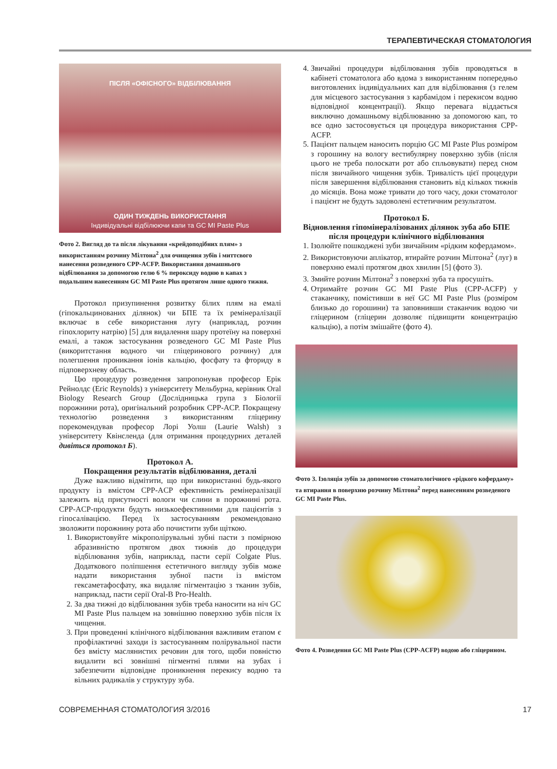ТЕРАПЕВТИЧЕСКАЯ СТОМАТОЛОГИЯ
ПІСЛЯ «ОФІСНОГО» ВІДБІЛЮВАННЯ
ОДИН ТИЖДЕНЬ ВИКОРИСТАННЯ
Індивідуальні відбілюючи капи та GC MI Paste Plus
Фото 2. Вигляд до та після лікування «крейдоподібних плям» з використанням розчину Мілтона<sup>2</sup> для очищення зубів і миттєвого нанесення розведеного CPP-ACFP. Використання домашнього відбілювання за допомогою гелю 6 % пероксиду водню в капах з подальшим нанесенням GC MI Paste Plus протягом лише одного тижня.
Протокол призупинення розвитку білих плям на емалі (гіпокальцинованих ділянок) чи БПЕ та їх ремінералізації включає в себе використання лугу (наприклад, розчин гіпохлориту натрію) [5] для видалення шару протеїну на поверхні емалі, а також застосування розведеного GC MI Paste Plus (викоритстання водного чи гліцеринового розчину) для полегшення проникання іонів кальцію, фосфату та фториду в підповерхневу область.
Цю процедуру розведення запропонував професор Ерік Рейнолдс (Eric Reynolds) з університету Мельбурна, керівник Oral Biology Research Group (Дослідницька група з Біології порожнини рота), оригінальний розробник CPP-ACP. Покращену технологію розведення з використанням гліцерину порекомендував професор Лорі Уолш (Laurie Walsh) з університету Квінсленда (для отримання процедурних деталей дивіться протокол Б).
Протокол А.
Покращення результатів відбілювання, деталі
Дуже важливо відмітити, що при використанні будь-якого продукту із вмістом CPP-ACP ефективність ремінералізації залежить від присутності вологи чи слини в порожнині рота. CPP-ACP-продукти будуть низькоефективними для пацієнтів з гіпосалівацією. Перед їх застосуванням рекомендовано зволожити порожнину рота або почистити зуби щіткою.
1. Використовуйте мікрополірувальні зубні пасти з помірною абразивністю протягом двох тижнів до процедури відбілювання зубів, наприклад, пасти серії Colgate Plus. Додаткового поліпшення естетичного вигляду зубів може надати використання зубної пасти із вмістом гексаметафосфату, яка видаляє пігментацію з тканин зубів, наприклад, пасти серії Oral-B Pro-Health.
2. За два тижні до відбілювання зубів треба наносити на ніч GC MI Paste Plus пальцем на зовнішню поверхню зубів після їх чищення.
3. При проведенні клінічного відбілювання важливим етапом є профілактичні заходи із застосуванням полірувальної пасти без вмісту маслянистих речовин для того, щоби повністю видалити всі зовнішні пігментні плями на зубах і забезпечити відповідне проникнення перекису водню та вільних радикалів у структуру зуба.
4. Звичайні процедури відбілювання зубів проводяться в кабінеті стоматолога або вдома з використанням попередньо виготовлених індивідуальних кап для відбілювання (з гелем для місцевого застосування з карбамідом і перекисом водню відповідної концентрації). Якщо перевага віддається виключно домашньому відбілюванню за допомогою кап, то все одно застосовується ця процедура використання CPP-ACFP.
5. Пацієнт пальцем наносить порцію GC MI Paste Plus розміром з горошину на вологу вестибулярну поверхню зубів (після цього не треба полоскати рот або спльовувати) перед сном після звичайного чищення зубів. Тривалість цієї процедури після завершення відбілювання становить від кількох тижнів до місяців. Вона може тривати до того часу, доки стоматолог і пацієнт не будуть задоволені естетичним результатом.
Протокол Б.
Відновлення гіпомінералізованих ділянок зуба або БПЕ після процедури клінічного відбілювання
1. Ізолюйте пошкоджені зуби звичайним «рідким кофердамом».
2. Використовуючи аплікатор, втирайте розчин Мілтона<sup>2</sup> (луг) в поверхню емалі протягом двох хвилин [5] (фото 3).
3. Змийте розчин Мілтона<sup>2</sup> з поверхні зуба та просушіть.
4. Отримайте розчин GC MI Paste Plus (CPP-ACFP) у стаканчику, помістивши в неї GC MI Paste Plus (розміром близько до горошини) та заповнивши стаканчик водою чи гліцерином (гліцерин дозволяє підвищити концентрацію кальцію), а потім змішайте (фото 4).
Фото 3. Ізоляція зубів за допомогою стоматологічного «рідкого кофердаму» та втирання в поверхню розчину Мілтона<sup>2</sup> перед нанесенням розведеного GC MI Paste Plus.
Фото 4. Розведення GC MI Paste Plus (CPP-ACFP) водою або гліцерином.
СОВРЕМЕННАЯ СТОМАТОЛОГИЯ 3/2016 17